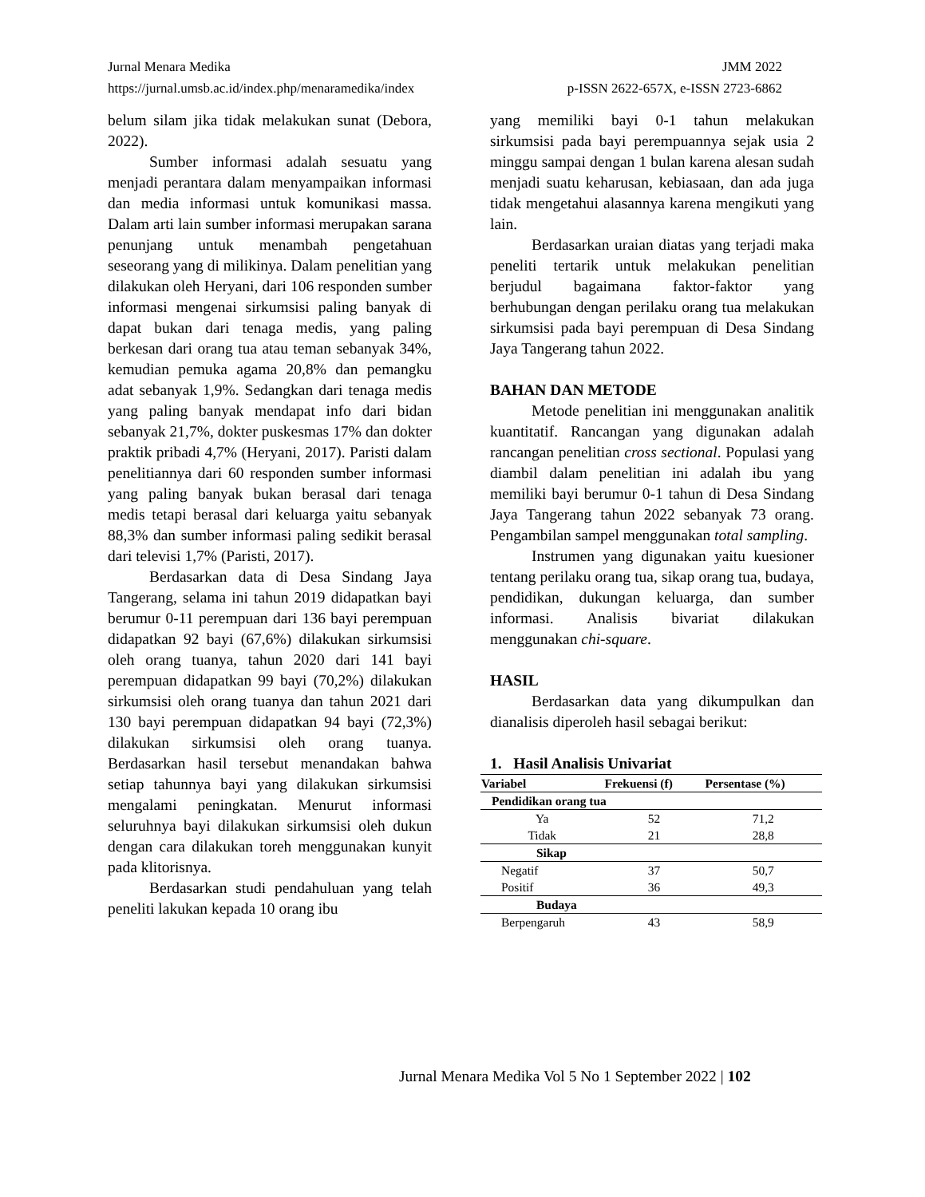Jurnal Menara Medika JMM 2022
https://jurnal.umsb.ac.id/index.php/menaramedika/index p-ISSN 2622-657X, e-ISSN 2723-6862
belum silam jika tidak melakukan sunat (Debora, 2022).
Sumber informasi adalah sesuatu yang menjadi perantara dalam menyampaikan informasi dan media informasi untuk komunikasi massa. Dalam arti lain sumber informasi merupakan sarana penunjang untuk menambah pengetahuan seseorang yang di milikinya. Dalam penelitian yang dilakukan oleh Heryani, dari 106 responden sumber informasi mengenai sirkumsisi paling banyak di dapat bukan dari tenaga medis, yang paling berkesan dari orang tua atau teman sebanyak 34%, kemudian pemuka agama 20,8% dan pemangku adat sebanyak 1,9%. Sedangkan dari tenaga medis yang paling banyak mendapat info dari bidan sebanyak 21,7%, dokter puskesmas 17% dan dokter praktik pribadi 4,7% (Heryani, 2017). Paristi dalam penelitiannya dari 60 responden sumber informasi yang paling banyak bukan berasal dari tenaga medis tetapi berasal dari keluarga yaitu sebanyak 88,3% dan sumber informasi paling sedikit berasal dari televisi 1,7% (Paristi, 2017).
Berdasarkan data di Desa Sindang Jaya Tangerang, selama ini tahun 2019 didapatkan bayi berumur 0-11 perempuan dari 136 bayi perempuan didapatkan 92 bayi (67,6%) dilakukan sirkumsisi oleh orang tuanya, tahun 2020 dari 141 bayi perempuan didapatkan 99 bayi (70,2%) dilakukan sirkumsisi oleh orang tuanya dan tahun 2021 dari 130 bayi perempuan didapatkan 94 bayi (72,3%) dilakukan sirkumsisi oleh orang tuanya. Berdasarkan hasil tersebut menandakan bahwa setiap tahunnya bayi yang dilakukan sirkumsisi mengalami peningkatan. Menurut informasi seluruhnya bayi dilakukan sirkumsisi oleh dukun dengan cara dilakukan toreh menggunakan kunyit pada klitorisnya.
Berdasarkan studi pendahuluan yang telah peneliti lakukan kepada 10 orang ibu
yang memiliki bayi 0-1 tahun melakukan sirkumsisi pada bayi perempuannya sejak usia 2 minggu sampai dengan 1 bulan karena alesan sudah menjadi suatu keharusan, kebiasaan, dan ada juga tidak mengetahui alasannya karena mengikuti yang lain.
Berdasarkan uraian diatas yang terjadi maka peneliti tertarik untuk melakukan penelitian berjudul bagaimana faktor-faktor yang berhubungan dengan perilaku orang tua melakukan sirkumsisi pada bayi perempuan di Desa Sindang Jaya Tangerang tahun 2022.
BAHAN DAN METODE
Metode penelitian ini menggunakan analitik kuantitatif. Rancangan yang digunakan adalah rancangan penelitian cross sectional. Populasi yang diambil dalam penelitian ini adalah ibu yang memiliki bayi berumur 0-1 tahun di Desa Sindang Jaya Tangerang tahun 2022 sebanyak 73 orang. Pengambilan sampel menggunakan total sampling.
Instrumen yang digunakan yaitu kuesioner tentang perilaku orang tua, sikap orang tua, budaya, pendidikan, dukungan keluarga, dan sumber informasi. Analisis bivariat dilakukan menggunakan chi-square.
HASIL
Berdasarkan data yang dikumpulkan dan dianalisis diperoleh hasil sebagai berikut:
1. Hasil Analisis Univariat
| Variabel | Frekuensi (f) | Persentase (%) |
| --- | --- | --- |
| Pendidikan orang tua | | |
| Ya | 52 | 71,2 |
| Tidak | 21 | 28,8 |
| Sikap | | |
| Negatif | 37 | 50,7 |
| Positif | 36 | 49,3 |
| Budaya | | |
| Berpengaruh | 43 | 58,9 |
Jurnal Menara Medika Vol 5 No 1 September 2022 | 102